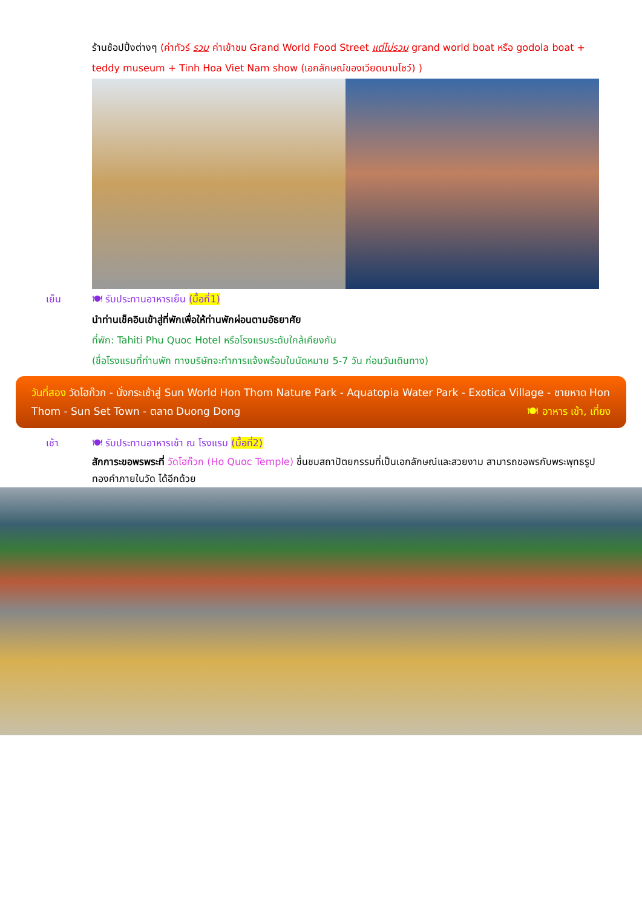ร้านช้อปปิ้งต่างๆ (ค่าทัวร์ รวม ค่าเข้าชม Grand World Food Street แต่ไม่รวม grand world boat หรือ godola boat + teddy museum + Tinh Hoa Viet Nam show (เอกลักษณ์ของเวียดนามโชว์) )
เย็น 🍽 รับประทานอาหารเย็น (มื้อที่1)
นำท่านเช็คอินเข้าสู่ที่พักเพื่อให้ท่านพักผ่อนตามอัธยาศัย
ที่พัก: Tahiti Phu Quoc Hotel หรือโรงแรมระดับใกล้เคียงกัน
(ชื่อโรงแรมที่ท่านพัก ทางบริษัทจะทำการแจ้งพร้อมใบนัดหมาย 5-7 วัน ก่อนวันเดินทาง)
วันที่สอง วัดโฮก๊วก - นั่งกระเช้าสู่ Sun World Hon Thom Nature Park - Aquatopia Water Park - Exotica Village - ชายหาด Hon Thom - Sun Set Town - ตลาด Duong Dong 🍽 อาหาร เช้า, เที่ยง
เช้า 🍽 รับประทานอาหารเช้า ณ โรงแรม (มื้อที่2)
สักการะขอพรพระที่ วัดโฮก๊วก (Ho Quoc Temple) ชื่นชมสถาปัตยกรรมที่เป็นเอกลักษณ์และสวยงาม สามารถขอพรกับพระพุทธรูปทองคำภายในวัด ได้อีกด้วย